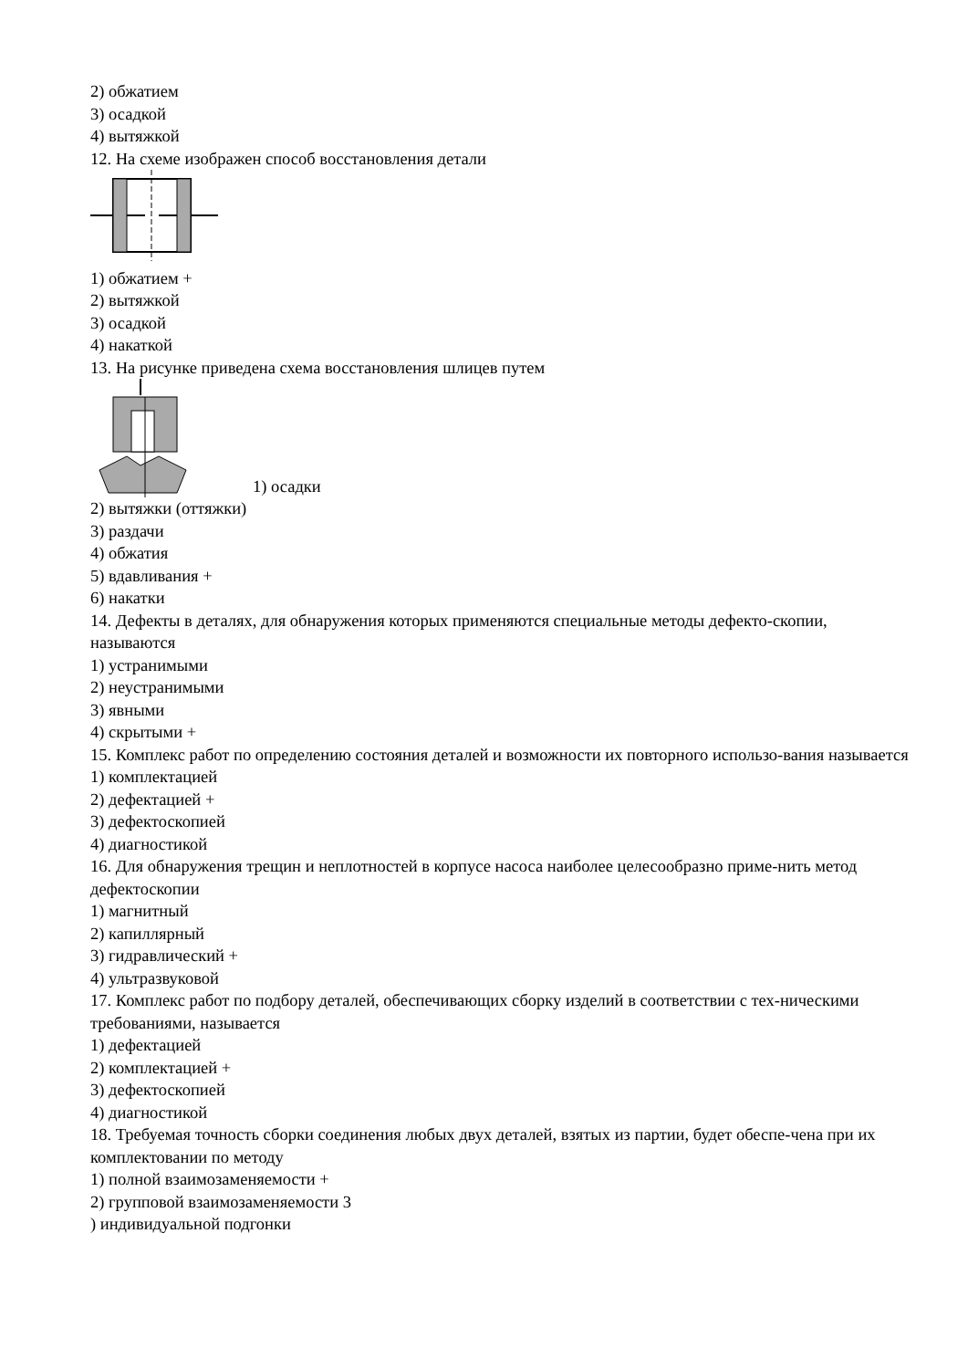2) обжатием
3) осадкой
4) вытяжкой
12. На схеме изображен способ восстановления детали
1) обжатием +
2) вытяжкой
3) осадкой
4) накаткой
13. На рисунке приведена схема восстановления шлицев путем
1) осадки
2) вытяжки (оттяжки)
3) раздачи
4) обжатия
5) вдавливания +
6) накатки
14. Дефекты в деталях, для обнаружения которых применяются специальные методы дефекто-скопии, называются
1) устранимыми
2) неустранимыми
3) явными
4) скрытыми +
15. Комплекс работ по определению состояния деталей и возможности их повторного использо-вания называется
1) комплектацией
2) дефектацией +
3) дефектоскопией
4) диагностикой
16. Для обнаружения трещин и неплотностей в корпусе насоса наиболее целесообразно приме-нить метод дефектоскопии
1) магнитный
2) капиллярный
3) гидравлический +
4) ультразвуковой
17. Комплекс работ по подбору деталей, обеспечивающих сборку изделий в соответствии с тех-ническими требованиями, называется
1) дефектацией
2) комплектацией +
3) дефектоскопией
4) диагностикой
18. Требуемая точность сборки соединения любых двух деталей, взятых из партии, будет обеспе-чена при их комплектовании по методу
1) полной взаимозаменяемости +
2) групповой взаимозаменяемости 3
) индивидуальной подгонки